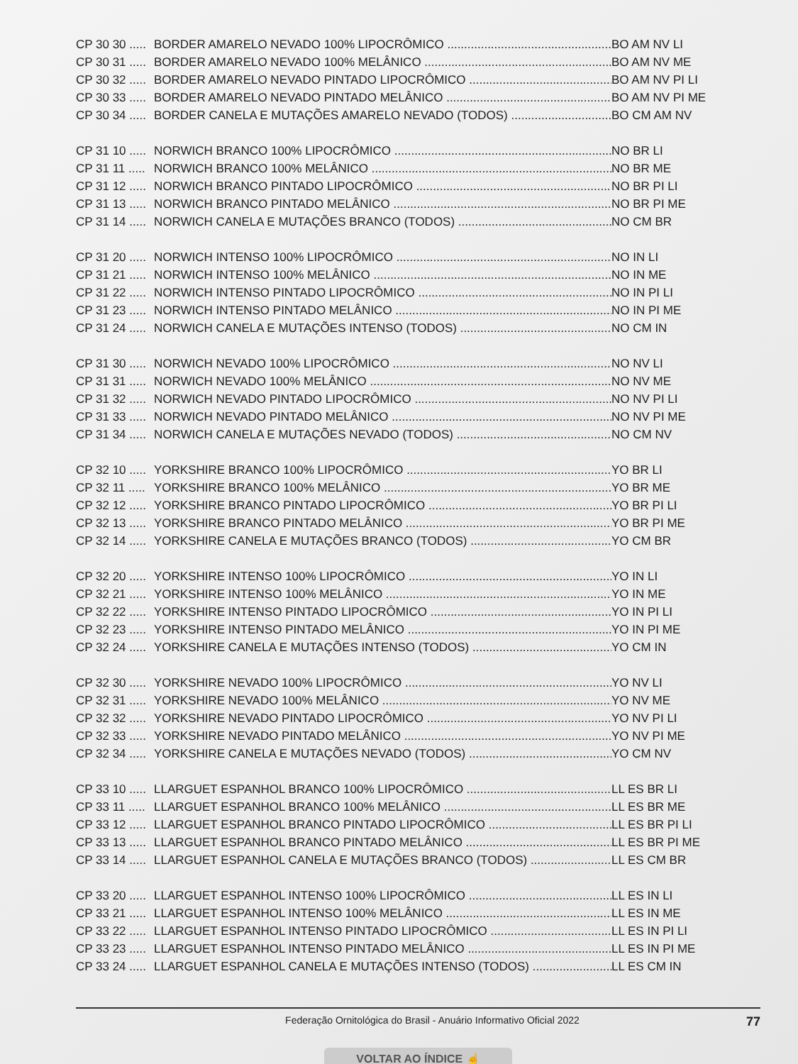CP 30 30 ..... BORDER AMARELO NEVADO 100% LIPOCRÔMICO BO AM NV LI
CP 30 31 ..... BORDER AMARELO NEVADO 100% MELÂNICO BO AM NV ME
CP 30 32 ..... BORDER AMARELO NEVADO PINTADO LIPOCRÔMICO BO AM NV PI LI
CP 30 33 ..... BORDER AMARELO NEVADO PINTADO MELÂNICO BO AM NV PI ME
CP 30 34 ..... BORDER CANELA E MUTAÇÕES AMARELO NEVADO (TODOS) BO CM AM NV
CP 31 10 ..... NORWICH BRANCO 100% LIPOCRÔMICO NO BR LI
CP 31 11 ..... NORWICH BRANCO 100% MELÂNICO NO BR ME
CP 31 12 ..... NORWICH BRANCO PINTADO LIPOCRÔMICO NO BR PI LI
CP 31 13 ..... NORWICH BRANCO PINTADO MELÂNICO NO BR PI ME
CP 31 14 ..... NORWICH CANELA E MUTAÇÕES BRANCO (TODOS) NO CM BR
CP 31 20 ..... NORWICH INTENSO 100% LIPOCRÔMICO NO IN LI
CP 31 21 ..... NORWICH INTENSO 100% MELÂNICO NO IN ME
CP 31 22 ..... NORWICH INTENSO PINTADO LIPOCRÔMICO NO IN PI LI
CP 31 23 ..... NORWICH INTENSO PINTADO MELÂNICO NO IN PI ME
CP 31 24 ..... NORWICH CANELA E MUTAÇÕES INTENSO (TODOS) NO CM IN
CP 31 30 ..... NORWICH NEVADO 100% LIPOCRÔMICO NO NV LI
CP 31 31 ..... NORWICH NEVADO 100% MELÂNICO NO NV ME
CP 31 32 ..... NORWICH NEVADO PINTADO LIPOCRÔMICO NO NV PI LI
CP 31 33 ..... NORWICH NEVADO PINTADO MELÂNICO NO NV PI ME
CP 31 34 ..... NORWICH CANELA E MUTAÇÕES NEVADO (TODOS) NO CM NV
CP 32 10 ..... YORKSHIRE BRANCO 100% LIPOCRÔMICO YO BR LI
CP 32 11 ..... YORKSHIRE BRANCO 100% MELÂNICO YO BR ME
CP 32 12 ..... YORKSHIRE BRANCO PINTADO LIPOCRÔMICO YO BR PI LI
CP 32 13 ..... YORKSHIRE BRANCO PINTADO MELÂNICO YO BR PI ME
CP 32 14 ..... YORKSHIRE CANELA E MUTAÇÕES BRANCO (TODOS) YO CM BR
CP 32 20 ..... YORKSHIRE INTENSO 100% LIPOCRÔMICO YO IN LI
CP 32 21 ..... YORKSHIRE INTENSO 100% MELÂNICO YO IN ME
CP 32 22 ..... YORKSHIRE INTENSO PINTADO LIPOCRÔMICO YO IN PI LI
CP 32 23 ..... YORKSHIRE INTENSO PINTADO MELÂNICO YO IN PI ME
CP 32 24 ..... YORKSHIRE CANELA E MUTAÇÕES INTENSO (TODOS) YO CM IN
CP 32 30 ..... YORKSHIRE NEVADO 100% LIPOCRÔMICO YO NV LI
CP 32 31 ..... YORKSHIRE NEVADO 100% MELÂNICO YO NV ME
CP 32 32 ..... YORKSHIRE NEVADO PINTADO LIPOCRÔMICO YO NV PI LI
CP 32 33 ..... YORKSHIRE NEVADO PINTADO MELÂNICO YO NV PI ME
CP 32 34 ..... YORKSHIRE CANELA E MUTAÇÕES NEVADO (TODOS) YO CM NV
CP 33 10 ..... LLARGUET ESPANHOL BRANCO 100% LIPOCRÔMICO LL ES BR LI
CP 33 11 ..... LLARGUET ESPANHOL BRANCO 100% MELÂNICO LL ES BR ME
CP 33 12 ..... LLARGUET ESPANHOL BRANCO PINTADO LIPOCRÔMICO LL ES BR PI LI
CP 33 13 ..... LLARGUET ESPANHOL BRANCO PINTADO MELÂNICO LL ES BR PI ME
CP 33 14 ..... LLARGUET ESPANHOL CANELA E MUTAÇÕES BRANCO (TODOS) LL ES CM BR
CP 33 20 ..... LLARGUET ESPANHOL INTENSO 100% LIPOCRÔMICO LL ES IN LI
CP 33 21 ..... LLARGUET ESPANHOL INTENSO 100% MELÂNICO LL ES IN ME
CP 33 22 ..... LLARGUET ESPANHOL INTENSO PINTADO LIPOCRÔMICO LL ES IN PI LI
CP 33 23 ..... LLARGUET ESPANHOL INTENSO PINTADO MELÂNICO LL ES IN PI ME
CP 33 24 ..... LLARGUET ESPANHOL CANELA E MUTAÇÕES INTENSO (TODOS) LL ES CM IN
Federação Ornitológica do Brasil - Anuário Informativo Oficial 2022 77
VOLTAR AO ÍNDICE ☝